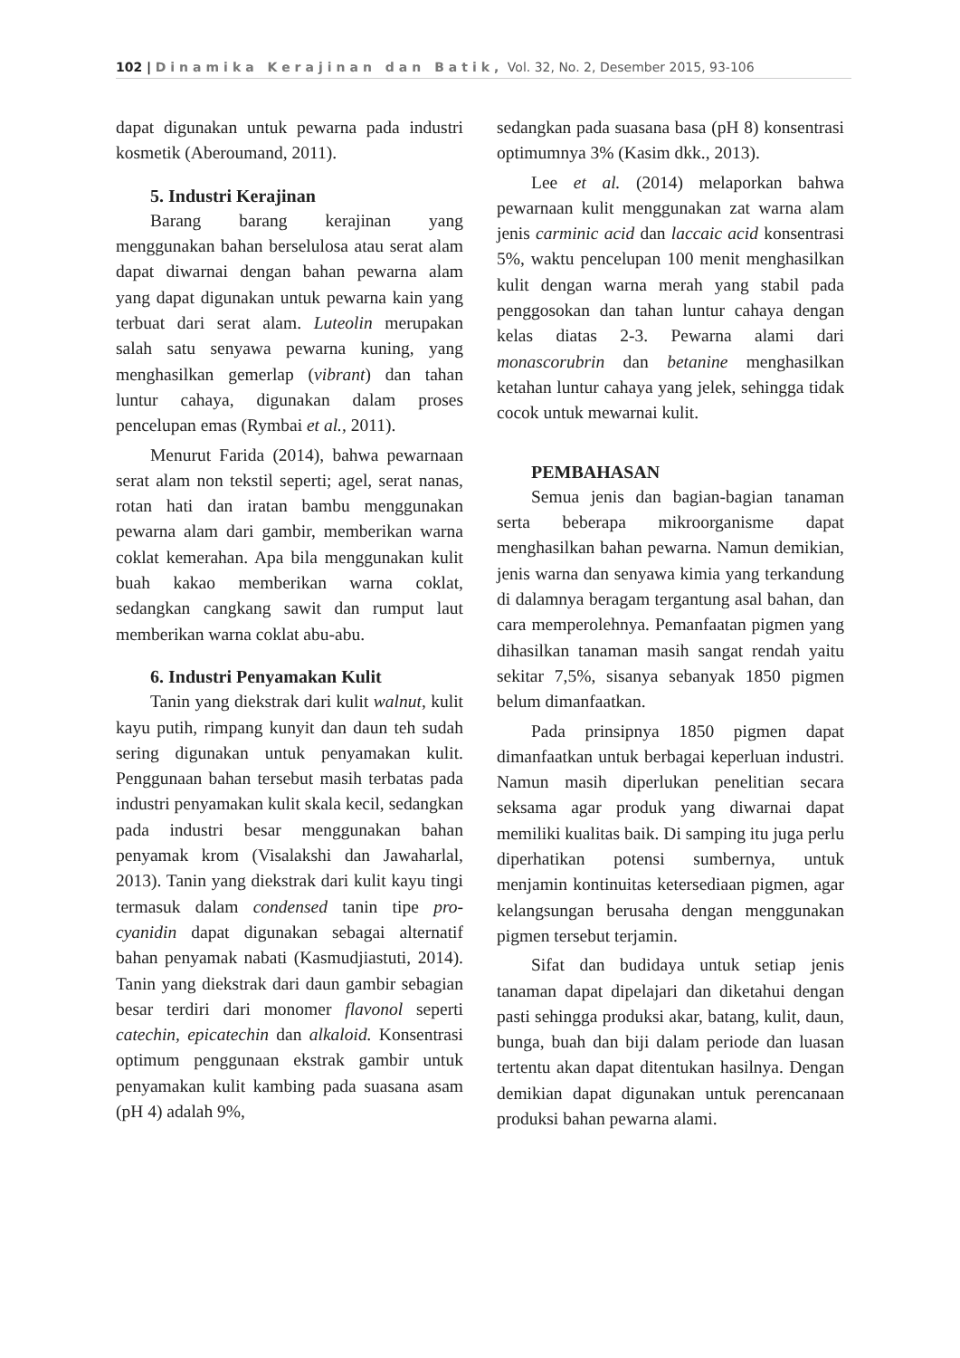102 | Dinamika Kerajinan dan Batik, Vol. 32, No. 2, Desember 2015, 93-106
dapat digunakan untuk pewarna pada industri kosmetik (Aberoumand, 2011).
5. Industri Kerajinan
Barang barang kerajinan yang menggunakan bahan berselulosa atau serat alam dapat diwarnai dengan bahan pewarna alam yang dapat digunakan untuk pewarna kain yang terbuat dari serat alam. Luteolin merupakan salah satu senyawa pewarna kuning, yang menghasilkan gemerlap (vibrant) dan tahan luntur cahaya, digunakan dalam proses pencelupan emas (Rymbai et al., 2011).
Menurut Farida (2014), bahwa pewarnaan serat alam non tekstil seperti; agel, serat nanas, rotan hati dan iratan bambu menggunakan pewarna alam dari gambir, memberikan warna coklat kemerahan. Apa bila menggunakan kulit buah kakao memberikan warna coklat, sedangkan cangkang sawit dan rumput laut memberikan warna coklat abu-abu.
6. Industri Penyamakan Kulit
Tanin yang diekstrak dari kulit walnut, kulit kayu putih, rimpang kunyit dan daun teh sudah sering digunakan untuk penyamakan kulit. Penggunaan bahan tersebut masih terbatas pada industri penyamakan kulit skala kecil, sedangkan pada industri besar menggunakan bahan penyamak krom (Visalakshi dan Jawaharlal, 2013). Tanin yang diekstrak dari kulit kayu tingi termasuk dalam condensed tanin tipe pro-cyanidin dapat digunakan sebagai alternatif bahan penyamak nabati (Kasmudjiastuti, 2014). Tanin yang diekstrak dari daun gambir sebagian besar terdiri dari monomer flavonol seperti catechin, epicatechin dan alkaloid. Konsentrasi optimum penggunaan ekstrak gambir untuk penyamakan kulit kambing pada suasana asam (pH 4) adalah 9%,
sedangkan pada suasana basa (pH 8) konsentrasi optimumnya 3% (Kasim dkk., 2013).
Lee et al. (2014) melaporkan bahwa pewarnaan kulit menggunakan zat warna alam jenis carminic acid dan laccaic acid konsentrasi 5%, waktu pencelupan 100 menit menghasilkan kulit dengan warna merah yang stabil pada penggosokan dan tahan luntur cahaya dengan kelas diatas 2-3. Pewarna alami dari monascorubrin dan betanine menghasilkan ketahan luntur cahaya yang jelek, sehingga tidak cocok untuk mewarnai kulit.
PEMBAHASAN
Semua jenis dan bagian-bagian tanaman serta beberapa mikroorganisme dapat menghasilkan bahan pewarna. Namun demikian, jenis warna dan senyawa kimia yang terkandung di dalamnya beragam tergantung asal bahan, dan cara memperolehnya. Pemanfaatan pigmen yang dihasilkan tanaman masih sangat rendah yaitu sekitar 7,5%, sisanya sebanyak 1850 pigmen belum dimanfaatkan.
Pada prinsipnya 1850 pigmen dapat dimanfaatkan untuk berbagai keperluan industri. Namun masih diperlukan penelitian secara seksama agar produk yang diwarnai dapat memiliki kualitas baik. Di samping itu juga perlu diperhatikan potensi sumbernya, untuk menjamin kontinuitas ketersediaan pigmen, agar kelangsungan berusaha dengan menggunakan pigmen tersebut terjamin.
Sifat dan budidaya untuk setiap jenis tanaman dapat dipelajari dan diketahui dengan pasti sehingga produksi akar, batang, kulit, daun, bunga, buah dan biji dalam periode dan luasan tertentu akan dapat ditentukan hasilnya. Dengan demikian dapat digunakan untuk perencanaan produksi bahan pewarna alami.